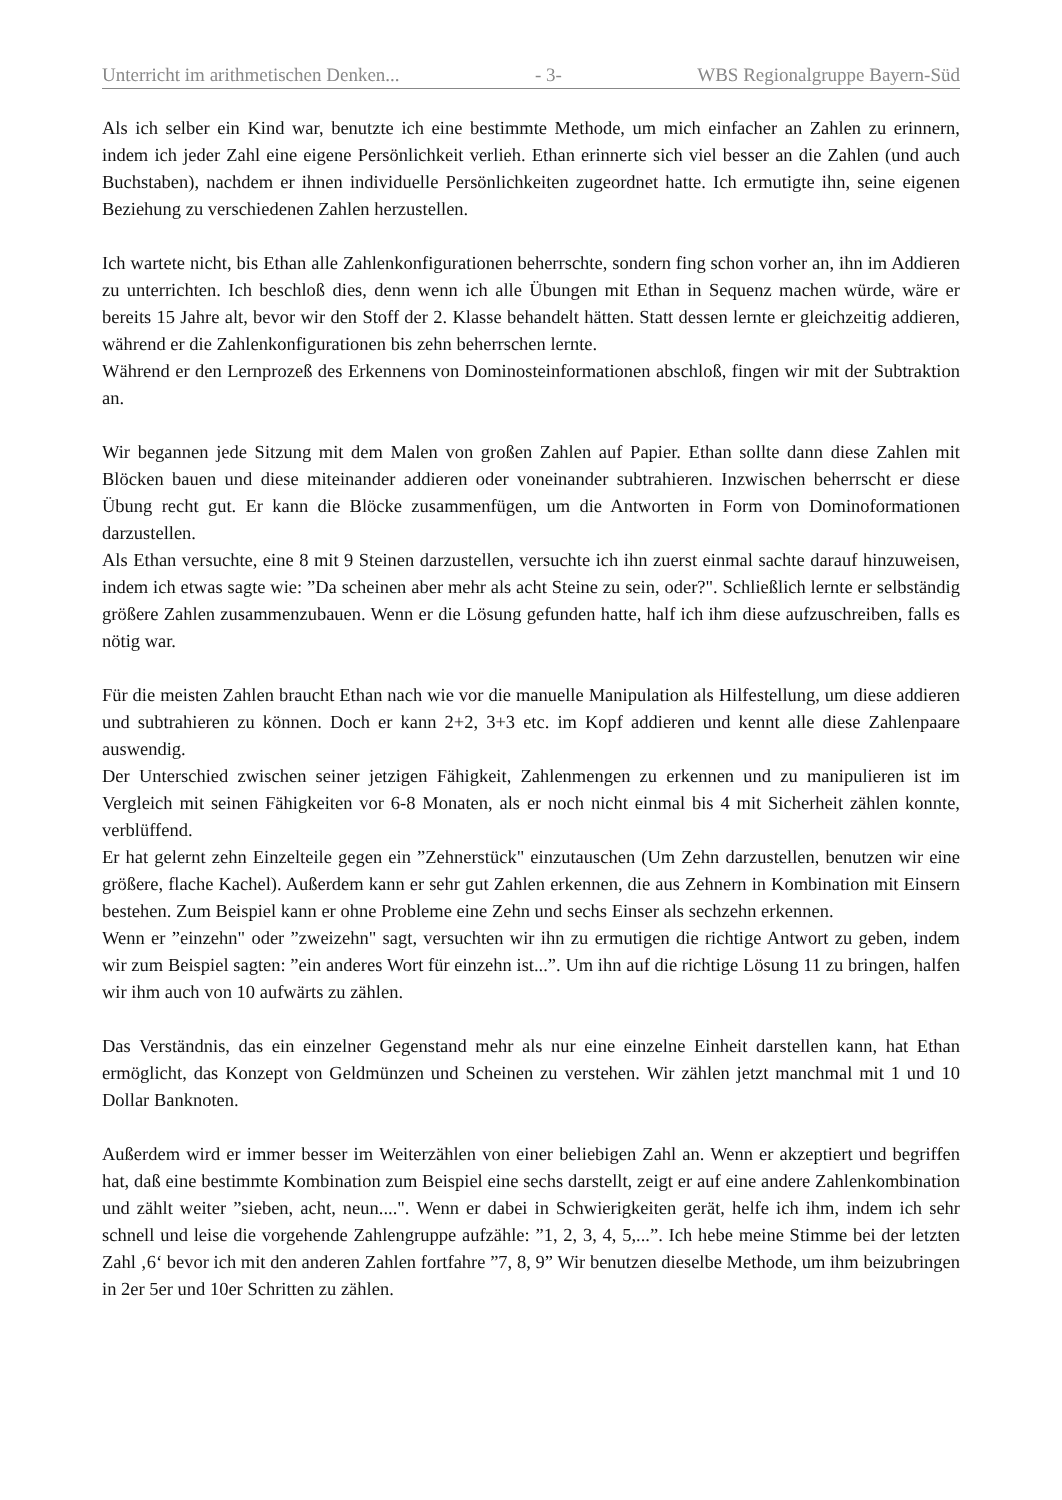Unterricht im arithmetischen Denken... - 3- WBS Regionalgruppe Bayern-Süd
Als ich selber ein Kind war, benutzte ich eine bestimmte Methode, um mich einfacher an Zahlen zu erinnern, indem ich jeder Zahl eine eigene Persönlichkeit verlieh. Ethan erinnerte sich viel besser an die Zahlen (und auch Buchstaben), nachdem er ihnen individuelle Persönlichkeiten zugeordnet hatte. Ich ermutigte ihn, seine eigenen Beziehung zu verschiedenen Zahlen herzustellen.
Ich wartete nicht, bis Ethan alle Zahlenkonfigurationen beherrschte, sondern fing schon vorher an, ihn im Addieren zu unterrichten. Ich beschloß dies, denn wenn ich alle Übungen mit Ethan in Sequenz machen würde, wäre er bereits 15 Jahre alt, bevor wir den Stoff der 2. Klasse behandelt hätten. Statt dessen lernte er gleichzeitig addieren, während er die Zahlenkonfigurationen bis zehn beherrschen lernte.
Während er den Lernprozeß des Erkennens von Dominosteinformationen abschloß, fingen wir mit der Subtraktion an.
Wir begannen jede Sitzung mit dem Malen von großen Zahlen auf Papier. Ethan sollte dann diese Zahlen mit Blöcken bauen und diese miteinander addieren oder voneinander subtrahieren. Inzwischen beherrscht er diese Übung recht gut. Er kann die Blöcke zusammenfügen, um die Antworten in Form von Dominoformationen darzustellen.
Als Ethan versuchte, eine 8 mit 9 Steinen darzustellen, versuchte ich ihn zuerst einmal sachte darauf hinzuweisen, indem ich etwas sagte wie: ”Da scheinen aber mehr als acht Steine zu sein, oder?". Schließlich lernte er selbständig größere Zahlen zusammenzubauen. Wenn er die Lösung gefunden hatte, half ich ihm diese aufzuschreiben, falls es nötig war.
Für die meisten Zahlen braucht Ethan nach wie vor die manuelle Manipulation als Hilfestellung, um diese addieren und subtrahieren zu können. Doch er kann 2+2, 3+3 etc. im Kopf addieren und kennt alle diese Zahlenpaare auswendig.
Der Unterschied zwischen seiner jetzigen Fähigkeit, Zahlenmengen zu erkennen und zu manipulieren ist im Vergleich mit seinen Fähigkeiten vor 6-8 Monaten, als er noch nicht einmal bis 4 mit Sicherheit zählen konnte, verblüffend.
Er hat gelernt zehn Einzelteile gegen ein ”Zehnerstück" einzutauschen (Um Zehn darzustellen, benutzen wir eine größere, flache Kachel). Außerdem kann er sehr gut Zahlen erkennen, die aus Zehnern in Kombination mit Einsern bestehen. Zum Beispiel kann er ohne Probleme eine Zehn und sechs Einser als sechzehn erkennen.
Wenn er ”einzehn" oder ”zweizehn" sagt, versuchten wir ihn zu ermutigen die richtige Antwort zu geben, indem wir zum Beispiel sagten: ”ein anderes Wort für einzehn ist...”. Um ihn auf die richtige Lösung 11 zu bringen, halfen wir ihm auch von 10 aufwärts zu zählen.
Das Verständnis, das ein einzelner Gegenstand mehr als nur eine einzelne Einheit darstellen kann, hat Ethan ermöglicht, das Konzept von Geldmünzen und Scheinen zu verstehen. Wir zählen jetzt manchmal mit 1 und 10 Dollar Banknoten.
Außerdem wird er immer besser im Weiterzählen von einer beliebigen Zahl an. Wenn er akzeptiert und begriffen hat, daß eine bestimmte Kombination zum Beispiel eine sechs darstellt, zeigt er auf eine andere Zahlenkombination und zählt weiter ”sieben, acht, neun....". Wenn er dabei in Schwierigkeiten gerät, helfe ich ihm, indem ich sehr schnell und leise die vorgehende Zahlengruppe aufzähle: ”1, 2, 3, 4, 5,...”. Ich hebe meine Stimme bei der letzten Zahl ‚6‘ bevor ich mit den anderen Zahlen fortfahre ”7, 8, 9” Wir benutzen dieselbe Methode, um ihm beizubringen in 2er 5er und 10er Schritten zu zählen.